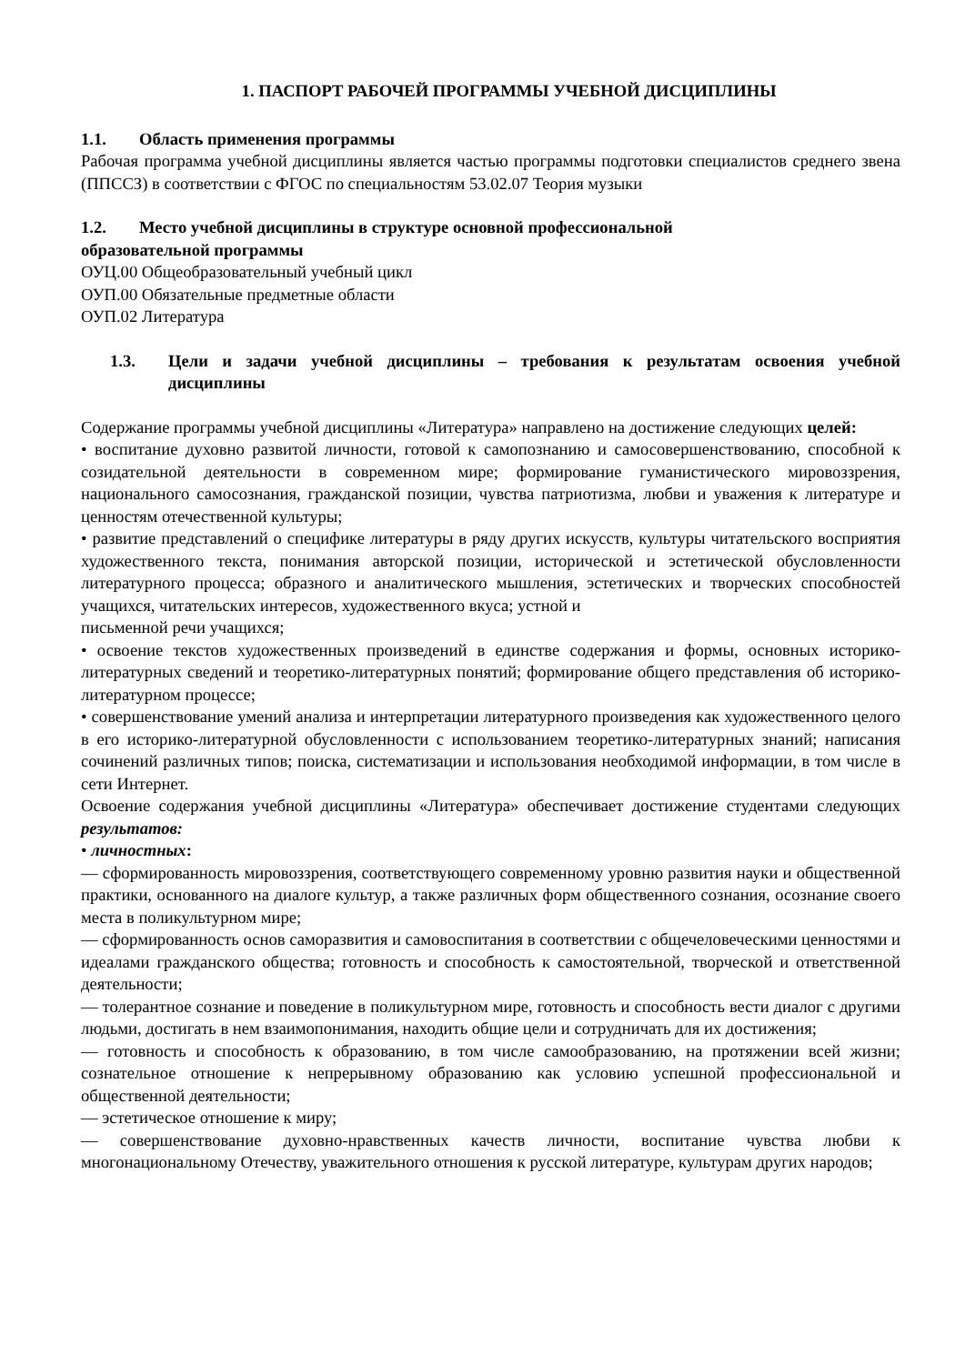1. ПАСПОРТ РАБОЧЕЙ ПРОГРАММЫ УЧЕБНОЙ ДИСЦИПЛИНЫ
1.1. Область применения программы
Рабочая программа учебной дисциплины является частью программы подготовки специалистов среднего звена (ППССЗ) в соответствии с ФГОС по специальностям 53.02.07 Теория музыки
1.2. Место учебной дисциплины в структуре основной профессиональной
образовательной программы
ОУЦ.00 Общеобразовательный учебный цикл
ОУП.00 Обязательные предметные области
ОУП.02 Литература
1.3. Цели и задачи учебной дисциплины – требования к результатам освоения учебной дисциплины
Содержание программы учебной дисциплины «Литература» направлено на достижение следующих целей:
• воспитание духовно развитой личности, готовой к самопознанию и самосовершенствованию, способной к созидательной деятельности в современном мире; формирование гуманистического мировоззрения, национального самосознания, гражданской позиции, чувства патриотизма, любви и уважения к литературе и ценностям отечественной культуры;
• развитие представлений о специфике литературы в ряду других искусств, культуры читательского восприятия художественного текста, понимания авторской позиции, исторической и эстетической обусловленности литературного процесса; образного и аналитического мышления, эстетических и творческих способностей учащихся, читательских интересов, художественного вкуса; устной и
письменной речи учащихся;
• освоение текстов художественных произведений в единстве содержания и формы, основных историко-литературных сведений и теоретико-литературных понятий; формирование общего представления об историко-литературном процессе;
• совершенствование умений анализа и интерпретации литературного произведения как художественного целого в его историко-литературной обусловленности с использованием теоретико-литературных знаний; написания сочинений различных типов; поиска, систематизации и использования необходимой информации, в том числе в сети Интернет.
Освоение содержания учебной дисциплины «Литература» обеспечивает достижение студентами следующих результатов:
• личностных:
­­— сформированность мировоззрения, соответствующего современному уровню развития науки и общественной практики, основанного на диалоге культур, а также различных форм общественного сознания, осознание своего места в поликультурном мире;
— сформированность основ саморазвития и самовоспитания в соответствии с общечеловеческими ценностями и идеалами гражданского общества; готовность и способность к самостоятельной, творческой и ответственной деятельности;
— толерантное сознание и поведение в поликультурном мире, готовность и способность вести диалог с другими людьми, достигать в нем взаимопонимания, находить общие цели и сотрудничать для их достижения;
— готовность и способность к образованию, в том числе самообразованию, на протяжении всей жизни; сознательное отношение к непрерывному образованию как условию успешной профессиональной и общественной деятельности;
— эстетическое отношение к миру;
— совершенствование духовно-нравственных качеств личности, воспитание чувства любви к многонациональному Отечеству, уважительного отношения к русской литературе, культурам других народов;